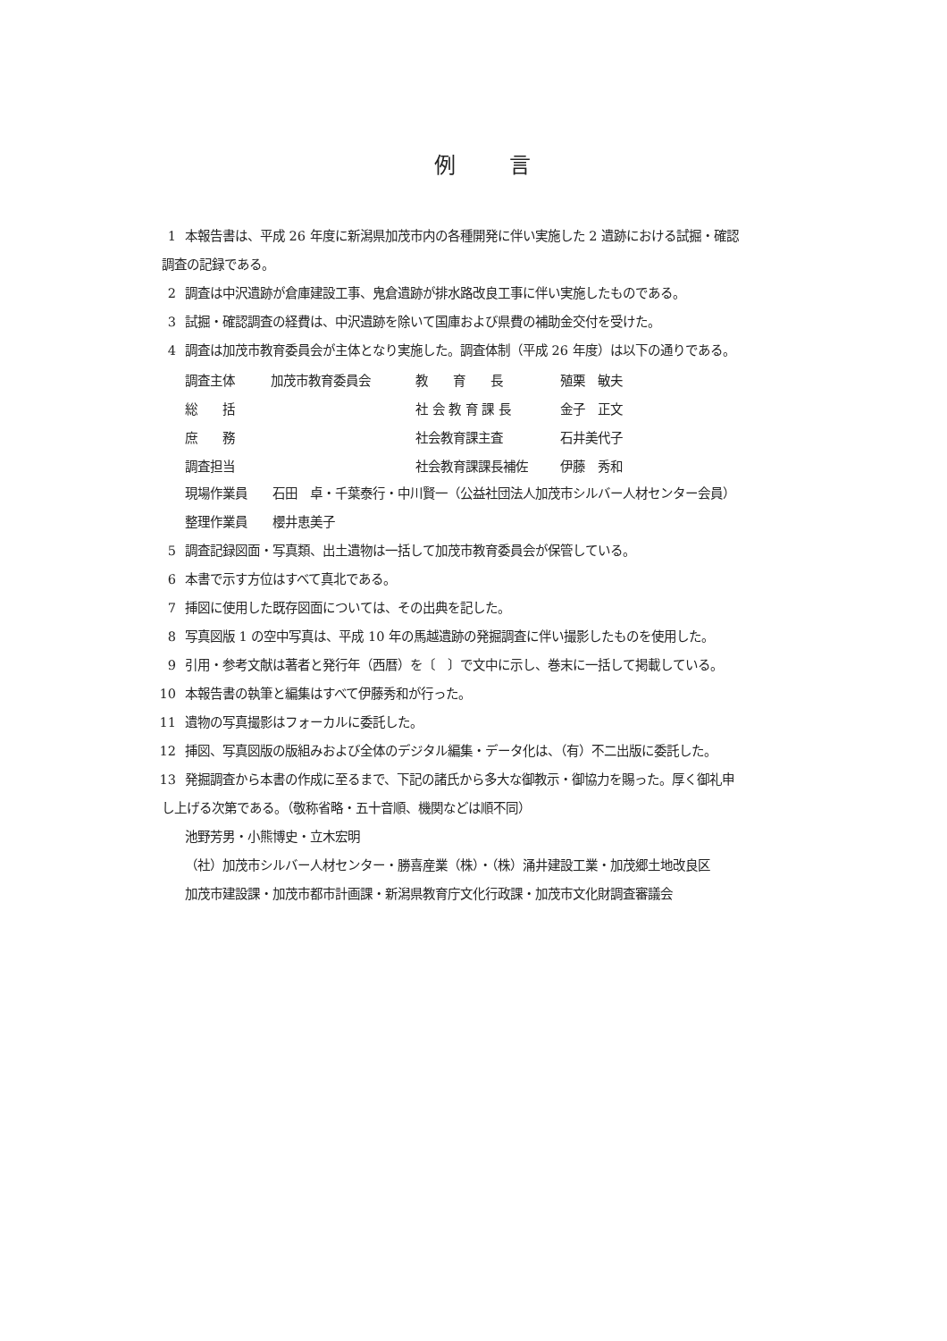例言
1 本報告書は、平成 26 年度に新潟県加茂市内の各種開発に伴い実施した 2 遺跡における試掘・確認
調査の記録である。
2 調査は中沢遺跡が倉庫建設工事、鬼倉遺跡が排水路改良工事に伴い実施したものである。
3 試掘・確認調査の経費は、中沢遺跡を除いて国庫および県費の補助金交付を受けた。
4 調査は加茂市教育委員会が主体となり実施した。調査体制（平成 26 年度）は以下の通りである。
| 調査主体 | 加茂市教育委員会 | 教 育 長 | 殖栗 敏夫 |
| 総 括 | | 社 会 教 育 課 長 | 金子 正文 |
| 庶 務 | | 社会教育課主査 | 石井美代子 |
| 調査担当 | | 社会教育課課長補佐 | 伊藤 秀和 |
現場作業員　　石田　卓・千葉泰行・中川賢一（公益社団法人加茂市シルバー人材センター会員）
整理作業員　　櫻井恵美子
5 調査記録図面・写真類、出土遺物は一括して加茂市教育委員会が保管している。
6 本書で示す方位はすべて真北である。
7 挿図に使用した既存図面については、その出典を記した。
8 写真図版 1 の空中写真は、平成 10 年の馬越遺跡の発掘調査に伴い撮影したものを使用した。
9 引用・参考文献は著者と発行年（西暦）を〔　〕で文中に示し、巻末に一括して掲載している。
10 本報告書の執筆と編集はすべて伊藤秀和が行った。
11 遺物の写真撮影はフォーカルに委託した。
12 挿図、写真図版の版組みおよび全体のデジタル編集・データ化は、（有）不二出版に委託した。
13 発掘調査から本書の作成に至るまで、下記の諸氏から多大な御教示・御協力を賜った。厚く御礼申
し上げる次第である。（敬称省略・五十音順、機関などは順不同）
池野芳男・小熊博史・立木宏明
（社）加茂市シルバー人材センター・勝喜産業（株）・（株）涌井建設工業・加茂郷土地改良区
加茂市建設課・加茂市都市計画課・新潟県教育庁文化行政課・加茂市文化財調査審議会